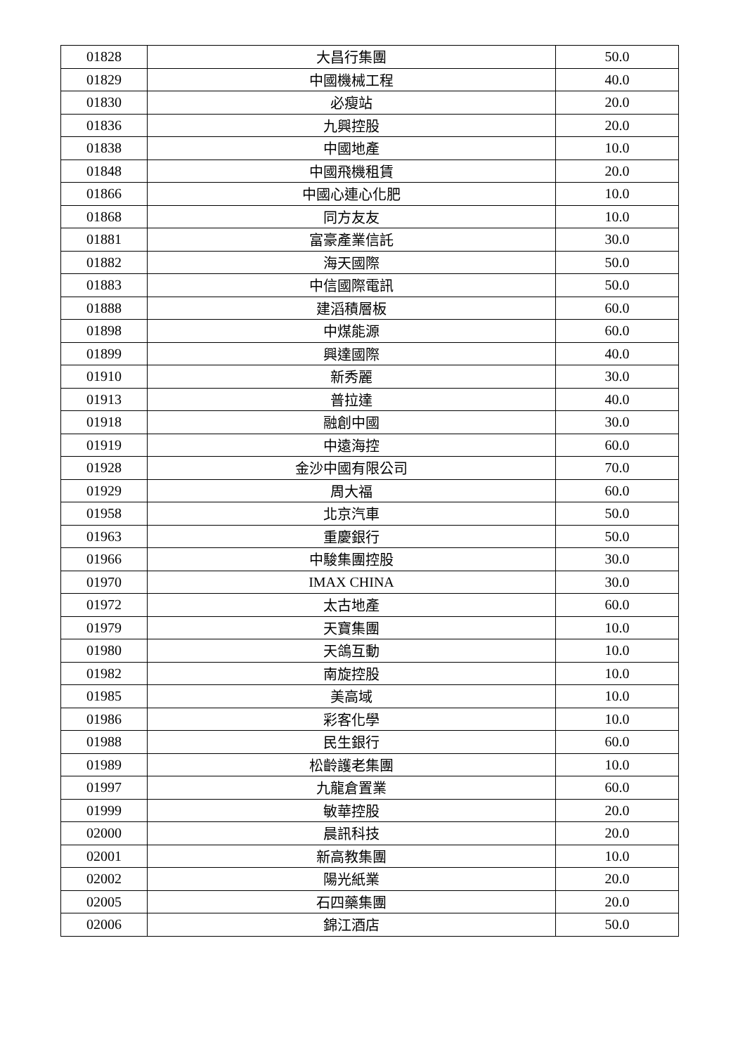| 01828 | 大昌行集團 | 50.0 |
| 01829 | 中國機械工程 | 40.0 |
| 01830 | 必瘦站 | 20.0 |
| 01836 | 九興控股 | 20.0 |
| 01838 | 中國地產 | 10.0 |
| 01848 | 中國飛機租賃 | 20.0 |
| 01866 | 中國心連心化肥 | 10.0 |
| 01868 | 同方友友 | 10.0 |
| 01881 | 富豪產業信託 | 30.0 |
| 01882 | 海天國際 | 50.0 |
| 01883 | 中信國際電訊 | 50.0 |
| 01888 | 建滔積層板 | 60.0 |
| 01898 | 中煤能源 | 60.0 |
| 01899 | 興達國際 | 40.0 |
| 01910 | 新秀麗 | 30.0 |
| 01913 | 普拉達 | 40.0 |
| 01918 | 融創中國 | 30.0 |
| 01919 | 中遠海控 | 60.0 |
| 01928 | 金沙中國有限公司 | 70.0 |
| 01929 | 周大福 | 60.0 |
| 01958 | 北京汽車 | 50.0 |
| 01963 | 重慶銀行 | 50.0 |
| 01966 | 中駿集團控股 | 30.0 |
| 01970 | IMAX CHINA | 30.0 |
| 01972 | 太古地產 | 60.0 |
| 01979 | 天寶集團 | 10.0 |
| 01980 | 天鴿互動 | 10.0 |
| 01982 | 南旋控股 | 10.0 |
| 01985 | 美高域 | 10.0 |
| 01986 | 彩客化學 | 10.0 |
| 01988 | 民生銀行 | 60.0 |
| 01989 | 松齡護老集團 | 10.0 |
| 01997 | 九龍倉置業 | 60.0 |
| 01999 | 敏華控股 | 20.0 |
| 02000 | 晨訊科技 | 20.0 |
| 02001 | 新高教集團 | 10.0 |
| 02002 | 陽光紙業 | 20.0 |
| 02005 | 石四藥集團 | 20.0 |
| 02006 | 錦江酒店 | 50.0 |